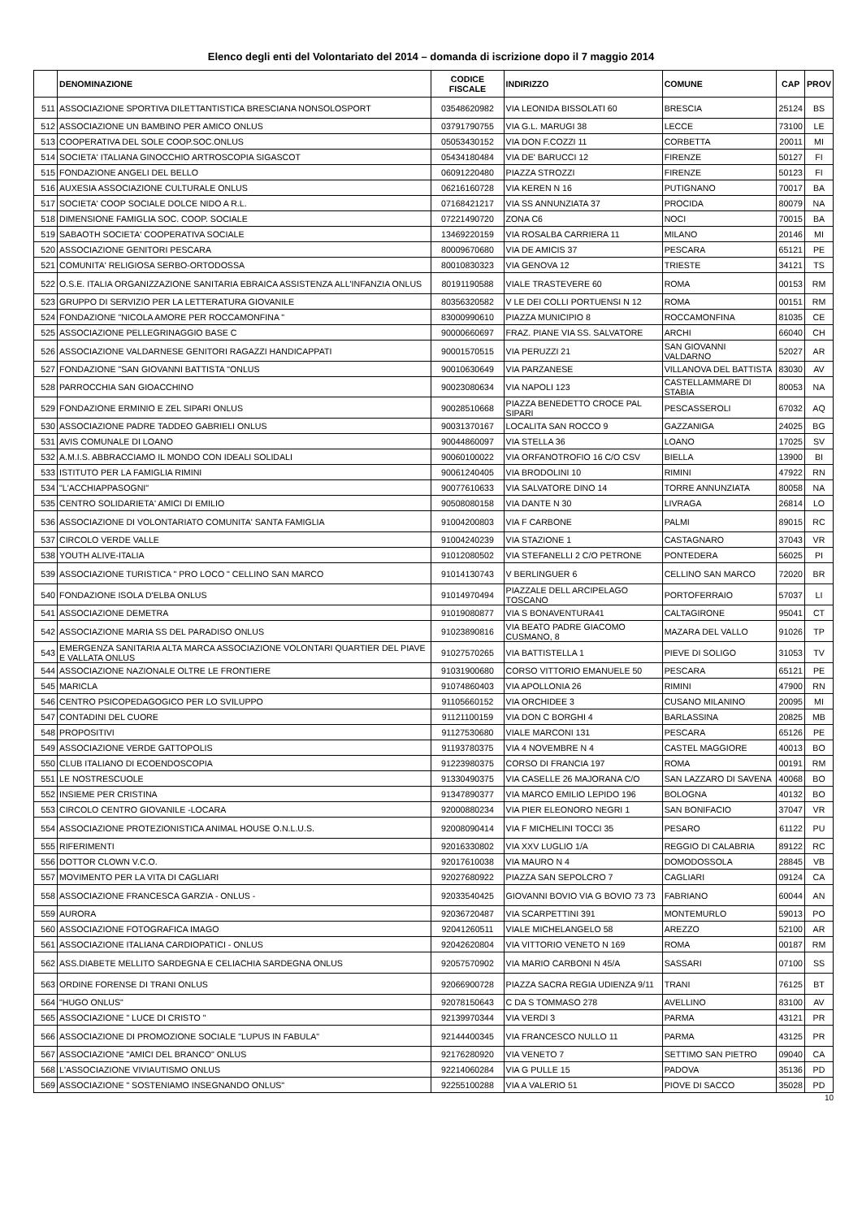Elenco degli enti del Volontariato del 2014 – domanda di iscrizione dopo il 7 maggio 2014
| | DENOMINAZIONE | CODICE FISCALE | INDIRIZZO | COMUNE | CAP | PROV |
| --- | --- | --- | --- | --- | --- | --- |
| 511 | ASSOCIAZIONE SPORTIVA DILETTANTISTICA BRESCIANA NONSOLOSPORT | 03548620982 | VIA LEONIDA BISSOLATI 60 | BRESCIA | 25124 | BS |
| 512 | ASSOCIAZIONE UN BAMBINO PER AMICO ONLUS | 03791790755 | VIA G.L. MARUGI 38 | LECCE | 73100 | LE |
| 513 | COOPERATIVA DEL SOLE COOP.SOC.ONLUS | 05053430152 | VIA DON F.COZZI 11 | CORBETTA | 20011 | MI |
| 514 | SOCIETA' ITALIANA GINOCCHIO ARTROSCOPIA SIGASCOT | 05434180484 | VIA DE' BARUCCI 12 | FIRENZE | 50127 | FI |
| 515 | FONDAZIONE ANGELI DEL BELLO | 06091220480 | PIAZZA STROZZI | FIRENZE | 50123 | FI |
| 516 | AUXESIA ASSOCIAZIONE CULTURALE ONLUS | 06216160728 | VIA KEREN N 16 | PUTIGNANO | 70017 | BA |
| 517 | SOCIETA' COOP SOCIALE DOLCE NIDO A R.L. | 07168421217 | VIA SS ANNUNZIATA 37 | PROCIDA | 80079 | NA |
| 518 | DIMENSIONE FAMIGLIA SOC. COOP. SOCIALE | 07221490720 | ZONA C6 | NOCI | 70015 | BA |
| 519 | SABAOTH SOCIETA' COOPERATIVA SOCIALE | 13469220159 | VIA ROSALBA CARRIERA 11 | MILANO | 20146 | MI |
| 520 | ASSOCIAZIONE GENITORI PESCARA | 80009670680 | VIA DE AMICIS 37 | PESCARA | 65121 | PE |
| 521 | COMUNITA' RELIGIOSA SERBO-ORTODOSSA | 80010830323 | VIA GENOVA 12 | TRIESTE | 34121 | TS |
| 522 | O.S.E. ITALIA ORGANIZZAZIONE SANITARIA EBRAICA ASSISTENZA ALL'INFANZIA ONLUS | 80191190588 | VIALE TRASTEVERE 60 | ROMA | 00153 | RM |
| 523 | GRUPPO DI SERVIZIO PER LA LETTERATURA GIOVANILE | 80356320582 | V LE DEI COLLI PORTUENSI N 12 | ROMA | 00151 | RM |
| 524 | FONDAZIONE "NICOLA AMORE PER ROCCAMONFINA " | 83000990610 | PIAZZA MUNICIPIO 8 | ROCCAMONFINA | 81035 | CE |
| 525 | ASSOCIAZIONE PELLEGRINAGGIO BASE C | 90000660697 | FRAZ. PIANE VIA SS. SALVATORE | ARCHI | 66040 | CH |
| 526 | ASSOCIAZIONE VALDARNESE GENITORI RAGAZZI HANDICAPPATI | 90001570515 | VIA PERUZZI 21 | SAN GIOVANNI VALDARNO | 52027 | AR |
| 527 | FONDAZIONE "SAN GIOVANNI BATTISTA "ONLUS | 90010630649 | VIA PARZANESE | VILLANOVA DEL BATTISTA | 83030 | AV |
| 528 | PARROCCHIA SAN GIOACCHINO | 90023080634 | VIA NAPOLI 123 | CASTELLAMMARE DI STABIA | 80053 | NA |
| 529 | FONDAZIONE ERMINIO E ZEL SIPARI ONLUS | 90028510668 | PIAZZA BENEDETTO CROCE PAL SIPARI | PESCASSEROLI | 67032 | AQ |
| 530 | ASSOCIAZIONE PADRE TADDEO GABRIELI ONLUS | 90031370167 | LOCALITA SAN ROCCO 9 | GAZZANIGA | 24025 | BG |
| 531 | AVIS COMUNALE DI LOANO | 90044860097 | VIA STELLA 36 | LOANO | 17025 | SV |
| 532 | A.M.I.S. ABBRACCIAMO IL MONDO CON IDEALI SOLIDALI | 90060100022 | VIA ORFANOTROFIO 16 C/O CSV | BIELLA | 13900 | BI |
| 533 | ISTITUTO PER LA FAMIGLIA RIMINI | 90061240405 | VIA BRODOLINI 10 | RIMINI | 47922 | RN |
| 534 | "L'ACCHIAPPASOGNI" | 90077610633 | VIA SALVATORE DINO 14 | TORRE ANNUNZIATA | 80058 | NA |
| 535 | CENTRO SOLIDARIETA' AMICI DI EMILIO | 90508080158 | VIA DANTE N 30 | LIVRAGA | 26814 | LO |
| 536 | ASSOCIAZIONE DI VOLONTARIATO COMUNITA' SANTA FAMIGLIA | 91004200803 | VIA F CARBONE | PALMI | 89015 | RC |
| 537 | CIRCOLO VERDE VALLE | 91004240239 | VIA STAZIONE 1 | CASTAGNARO | 37043 | VR |
| 538 | YOUTH ALIVE-ITALIA | 91012080502 | VIA STEFANELLI 2 C/O PETRONE | PONTEDERA | 56025 | PI |
| 539 | ASSOCIAZIONE TURISTICA " PRO LOCO " CELLINO SAN MARCO | 91014130743 | V BERLINGUER 6 | CELLINO SAN MARCO | 72020 | BR |
| 540 | FONDAZIONE ISOLA D'ELBA ONLUS | 91014970494 | PIAZZALE DELL ARCIPELAGO TOSCANO | PORTOFERRAIO | 57037 | LI |
| 541 | ASSOCIAZIONE DEMETRA | 91019080877 | VIA S BONAVENTURA41 | CALTAGIRONE | 95041 | CT |
| 542 | ASSOCIAZIONE MARIA SS DEL PARADISO ONLUS | 91023890816 | VIA BEATO PADRE GIACOMO CUSMANO, 8 | MAZARA DEL VALLO | 91026 | TP |
| 543 | EMERGENZA SANITARIA ALTA MARCA ASSOCIAZIONE VOLONTARI QUARTIER DEL PIAVE E VALLATA ONLUS | 91027570265 | VIA BATTISTELLA 1 | PIEVE DI SOLIGO | 31053 | TV |
| 544 | ASSOCIAZIONE NAZIONALE OLTRE LE FRONTIERE | 91031900680 | CORSO VITTORIO EMANUELE 50 | PESCARA | 65121 | PE |
| 545 | MARICLA | 91074860403 | VIA APOLLONIA 26 | RIMINI | 47900 | RN |
| 546 | CENTRO PSICOPEDAGOGICO PER LO SVILUPPO | 91105660152 | VIA ORCHIDEE 3 | CUSANO MILANINO | 20095 | MI |
| 547 | CONTADINI DEL CUORE | 91121100159 | VIA DON C BORGHI 4 | BARLASSINA | 20825 | MB |
| 548 | PROPOSITIVI | 91127530680 | VIALE MARCONI 131 | PESCARA | 65126 | PE |
| 549 | ASSOCIAZIONE VERDE GATTOPOLIS | 91193780375 | VIA 4 NOVEMBRE N 4 | CASTEL MAGGIORE | 40013 | BO |
| 550 | CLUB ITALIANO DI ECOENDOSCOPIA | 91223980375 | CORSO DI FRANCIA 197 | ROMA | 00191 | RM |
| 551 | LE NOSTRESCUOLE | 91330490375 | VIA CASELLE 26 MAJORANA C/O | SAN LAZZARO DI SAVENA | 40068 | BO |
| 552 | INSIEME PER CRISTINA | 91347890377 | VIA MARCO EMILIO LEPIDO 196 | BOLOGNA | 40132 | BO |
| 553 | CIRCOLO CENTRO GIOVANILE -LOCARA | 92000880234 | VIA PIER ELEONORO NEGRI 1 | SAN BONIFACIO | 37047 | VR |
| 554 | ASSOCIAZIONE PROTEZIONISTICA ANIMAL HOUSE O.N.L.U.S. | 92008090414 | VIA F MICHELINI TOCCI 35 | PESARO | 61122 | PU |
| 555 | RIFERIMENTI | 92016330802 | VIA XXV LUGLIO 1/A | REGGIO DI CALABRIA | 89122 | RC |
| 556 | DOTTOR CLOWN V.C.O. | 92017610038 | VIA MAURO N 4 | DOMODOSSOLA | 28845 | VB |
| 557 | MOVIMENTO PER LA VITA DI CAGLIARI | 92027680922 | PIAZZA SAN SEPOLCRO 7 | CAGLIARI | 09124 | CA |
| 558 | ASSOCIAZIONE FRANCESCA GARZIA - ONLUS - | 92033540425 | GIOVANNI BOVIO VIA G BOVIO 73 73 | FABRIANO | 60044 | AN |
| 559 | AURORA | 92036720487 | VIA SCARPETTINI 391 | MONTEMURLO | 59013 | PO |
| 560 | ASSOCIAZIONE FOTOGRAFICA IMAGO | 92041260511 | VIALE MICHELANGELO 58 | AREZZO | 52100 | AR |
| 561 | ASSOCIAZIONE ITALIANA CARDIOPATICI - ONLUS | 92042620804 | VIA VITTORIO VENETO N 169 | ROMA | 00187 | RM |
| 562 | ASS.DIABETE MELLITO SARDEGNA E CELIACHIA SARDEGNA ONLUS | 92057570902 | VIA MARIO CARBONI N 45/A | SASSARI | 07100 | SS |
| 563 | ORDINE FORENSE DI TRANI ONLUS | 92066900728 | PIAZZA SACRA REGIA UDIENZA 9/11 | TRANI | 76125 | BT |
| 564 | "HUGO ONLUS" | 92078150643 | C DA S TOMMASO 278 | AVELLINO | 83100 | AV |
| 565 | ASSOCIAZIONE " LUCE DI CRISTO " | 92139970344 | VIA VERDI 3 | PARMA | 43121 | PR |
| 566 | ASSOCIAZIONE DI PROMOZIONE SOCIALE "LUPUS IN FABULA" | 92144400345 | VIA FRANCESCO NULLO 11 | PARMA | 43125 | PR |
| 567 | ASSOCIAZIONE "AMICI DEL BRANCO" ONLUS | 92176280920 | VIA VENETO 7 | SETTIMO SAN PIETRO | 09040 | CA |
| 568 | L'ASSOCIAZIONE VIVIAUTISMO ONLUS | 92214060284 | VIA G PULLE 15 | PADOVA | 35136 | PD |
| 569 | ASSOCIAZIONE " SOSTENIAMO INSEGNANDO ONLUS" | 92255100288 | VIA A VALERIO 51 | PIOVE DI SACCO | 35028 | PD |
10